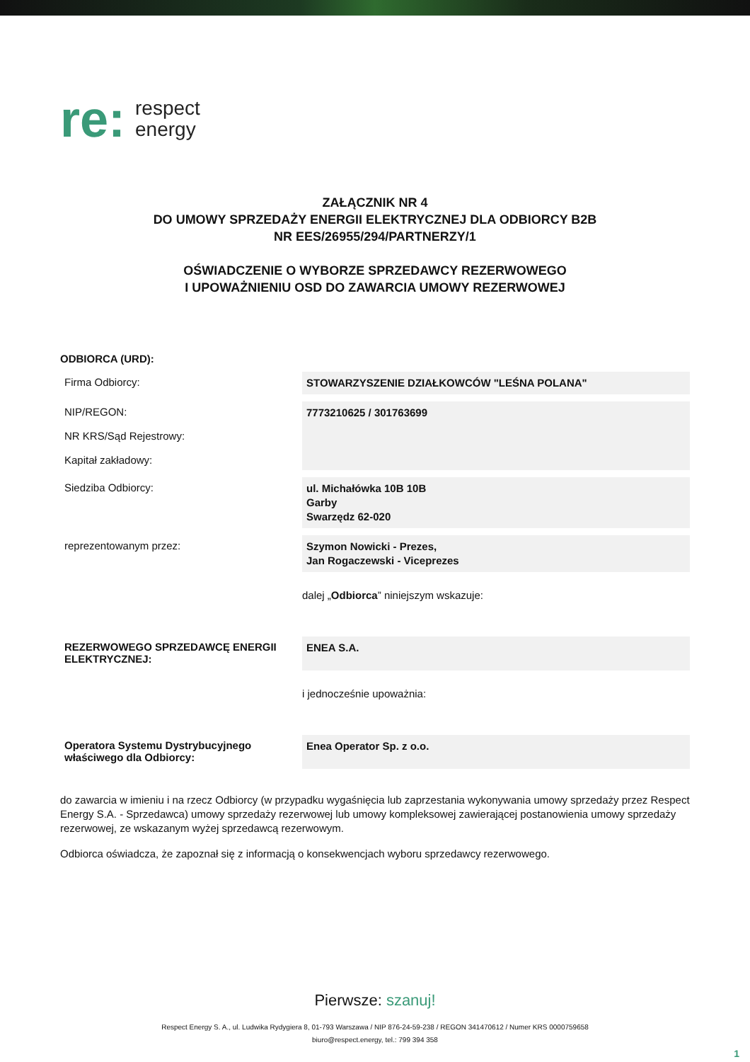re:
respect
energy
ZAŁĄCZNIK NR 4
DO UMOWY SPRZEDAŻY ENERGII ELEKTRYCZNEJ DLA ODBIORCY B2B
NR EES/26955/294/PARTNERZY/1
OŚWIADCZENIE O WYBORZE SPRZEDAWCY REZERWOWEGO
I UPOWAŻNIENIU OSD DO ZAWARCIA UMOWY REZERWOWEJ
| ODBIORCA (URD): | |
| --- | --- |
| Firma Odbiorcy: | STOWARZYSZENIE DZIAŁKOWCÓW "LEŚNA POLANA" |
| NIP/REGON: NR KRS/Sąd Rejestrowy: Kapitał zakładowy: | 7773210625 / 301763699 |
| Siedziba Odbiorcy: | ul. Michałówka 10B 10B Garby Swarzędz 62-020 |
| reprezentowanym przez: | Szymon Nowicki - Prezes, Jan Rogaczewski - Viceprezes |
| | dalej „ Odbiorca ” niniejszym wskazuje: |
| REZERWOWEGO SPRZEDAWCĘ ENERGII ELEKTRYCZNEJ: | ENEA S.A. |
| | i jednocześnie upoważnia: |
| Operatora Systemu Dystrybucyjnego właściwego dla Odbiorcy: | Enea Operator Sp. z o.o. |
do zawarcia w imieniu i na rzecz Odbiorcy (w przypadku wygaśnięcia lub zaprzestania wykonywania umowy sprzedaży przez Respect Energy S.A. - Sprzedawca) umowy sprzedaży rezerwowej lub umowy kompleksowej zawierającej postanowienia umowy sprzedaży rezerwowej, ze wskazanym wyżej sprzedawcą rezerwowym.
Odbiorca oświadcza, że zapoznał się z informacją o konsekwencjach wyboru sprzedawcy rezerwowego.
Pierwsze: szanuj!
Respect Energy S. A., ul. Ludwika Rydygiera 8, 01-793 Warszawa / NIP 876-24-59-238 / REGON 341470612 / Numer KRS 0000759658
biuro@respect.energy, tel.: 799 394 358
1